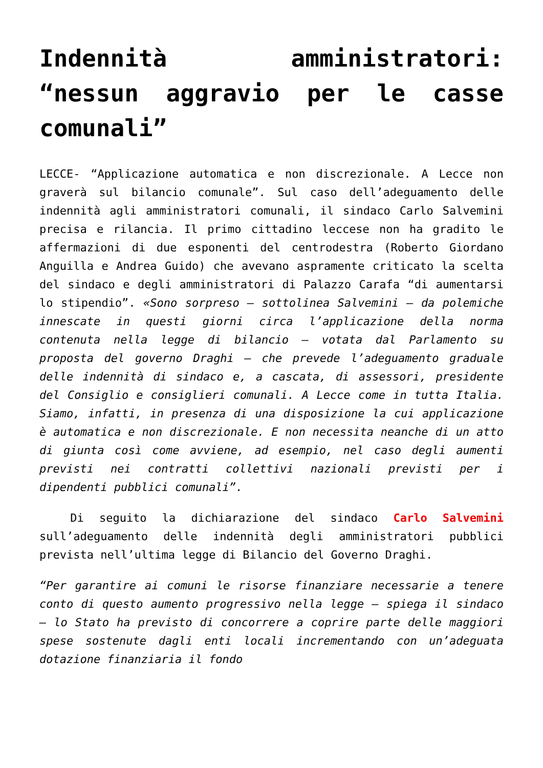Indennità amministratori: “nessun aggravio per le casse comunali”
LECCE- “Applicazione automatica e non discrezionale. A Lecce non graverà sul bilancio comunale”. Sul caso dell’adeguamento delle indennità agli amministratori comunali, il sindaco Carlo Salvemini precisa e rilancia. Il primo cittadino leccese non ha gradito le affermazioni di due esponenti del centrodestra (Roberto Giordano Anguilla e Andrea Guido) che avevano aspramente criticato la scelta del sindaco e degli amministratori di Palazzo Carafa “di aumentarsi lo stipendio”. «Sono sorpreso – sottolinea Salvemini – da polemiche innescate in questi giorni circa l’applicazione della norma contenuta nella legge di bilancio – votata dal Parlamento su proposta del governo Draghi – che prevede l’adeguamento graduale delle indennità di sindaco e, a cascata, di assessori, presidente del Consiglio e consiglieri comunali. A Lecce come in tutta Italia. Siamo, infatti, in presenza di una disposizione la cui applicazione è automatica e non discrezionale. E non necessita neanche di un atto di giunta così come avviene, ad esempio, nel caso degli aumenti previsti nei contratti collettivi nazionali previsti per i dipendenti pubblici comunali”.
Di seguito la dichiarazione del sindaco Carlo Salvemini sull’adeguamento delle indennità degli amministratori pubblici prevista nell’ultima legge di Bilancio del Governo Draghi.
“Per garantire ai comuni le risorse finanziare necessarie a tenere conto di questo aumento progressivo nella legge – spiega il sindaco – lo Stato ha previsto di concorrere a coprire parte delle maggiori spese sostenute dagli enti locali incrementando con un’adeguata dotazione finanziaria il fondo